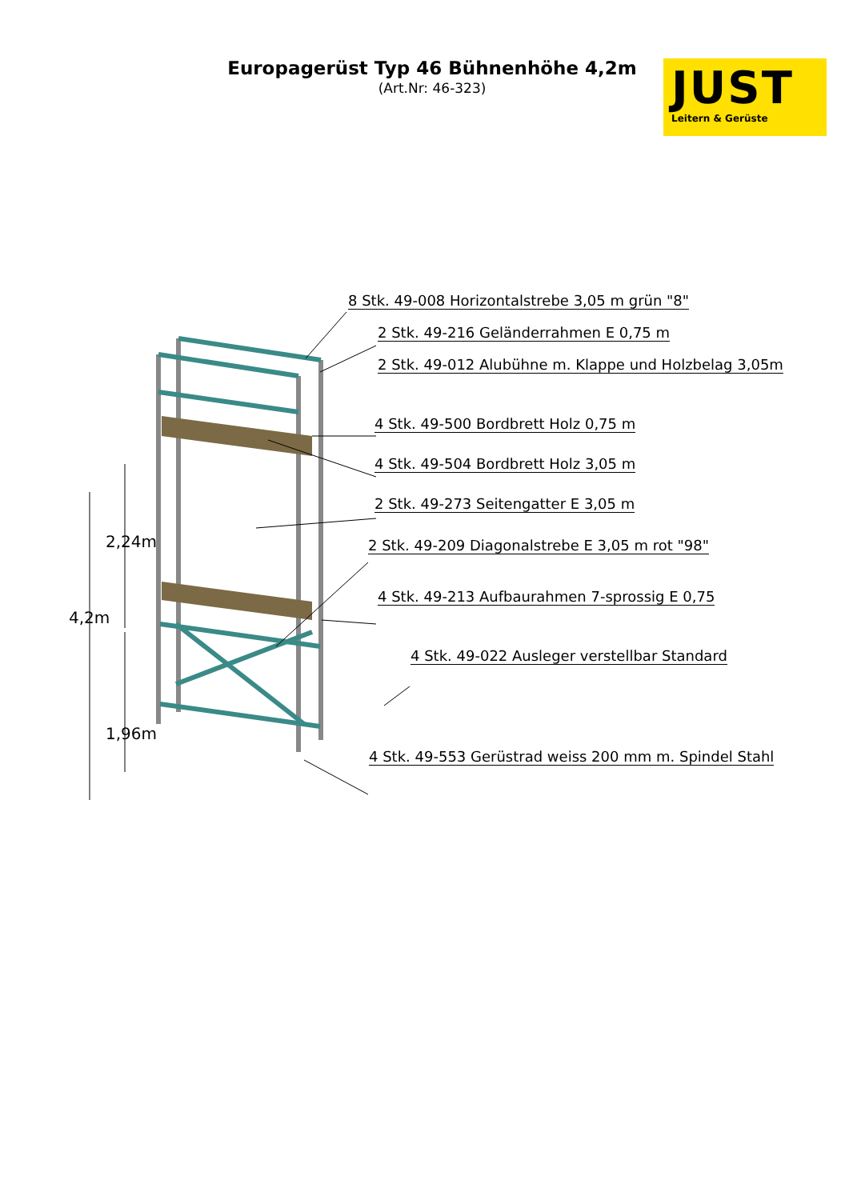Europagerüst Typ 46 Bühnenhöhe 4,2m
(Art.Nr: 46-323)
JUST
Leitern & Gerüste
4,2m
2,24m
1,96m
8 Stk. 49-008 Horizontalstrebe 3,05 m grün "8"
2 Stk. 49-216 Geländerrahmen E 0,75 m
2 Stk. 49-012 Alubühne m. Klappe und Holzbelag 3,05m
4 Stk. 49-500 Bordbrett Holz 0,75 m
4 Stk. 49-504 Bordbrett Holz 3,05 m
2 Stk. 49-273 Seitengatter E 3,05 m
2 Stk. 49-209 Diagonalstrebe E 3,05 m rot "98"
4 Stk. 49-213 Aufbaurahmen 7-sprossig E 0,75
4 Stk. 49-022 Ausleger verstellbar Standard
4 Stk. 49-553 Gerüstrad weiss 200 mm m. Spindel Stahl